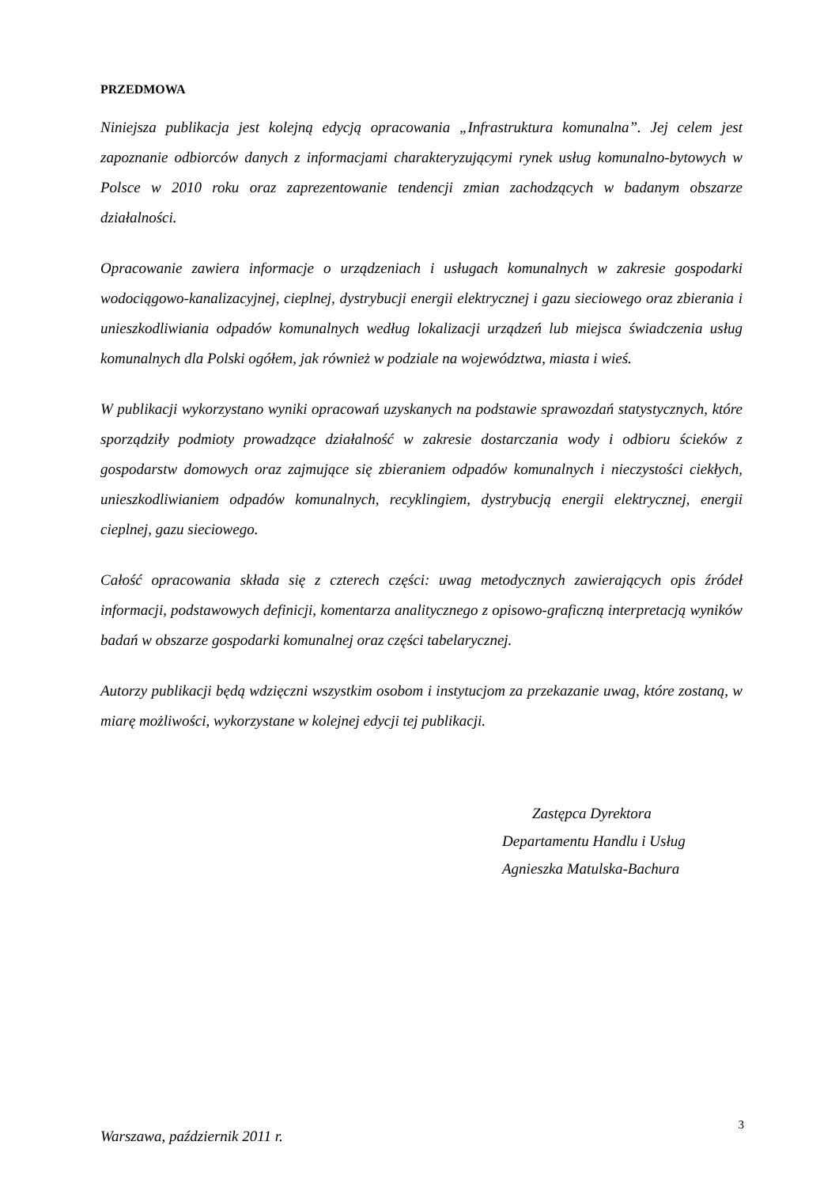PRZEDMOWA
Niniejsza publikacja jest kolejną edycją opracowania „Infrastruktura komunalna”. Jej celem jest zapoznanie odbiorców danych z informacjami charakteryzującymi rynek usług komunalno-bytowych w Polsce w 2010 roku oraz zaprezentowanie tendencji zmian zachodzących w badanym obszarze działalności.
Opracowanie zawiera informacje o urządzeniach i usługach komunalnych w zakresie gospodarki wodociągowo-kanalizacyjnej, cieplnej, dystrybucji energii elektrycznej i gazu sieciowego oraz zbierania i unieszkodliwiania odpadów komunalnych według lokalizacji urządzeń lub miejsca świadczenia usług komunalnych dla Polski ogółem, jak również w podziale na województwa, miasta i wieś.
W publikacji wykorzystano wyniki opracowań uzyskanych na podstawie sprawozdań statystycznych, które sporządziły podmioty prowadzące działalność w zakresie dostarczania wody i odbioru ścieków z gospodarstw domowych oraz zajmujące się zbieraniem odpadów komunalnych i nieczystości ciekłych, unieszkodliwianiem odpadów komunalnych, recyklingiem, dystrybucją energii elektrycznej, energii cieplnej, gazu sieciowego.
Całość opracowania składa się z czterech części: uwag metodycznych zawierających opis źródeł informacji, podstawowych definicji, komentarza analitycznego z opisowo-graficzną interpretacją wyników badań w obszarze gospodarki komunalnej oraz części tabelarycznej.
Autorzy publikacji będą wdzięczni wszystkim osobom i instytucjom za przekazanie uwag, które zostaną, w miarę możliwości, wykorzystane w kolejnej edycji tej publikacji.
Zastępca Dyrektora
Departamentu Handlu i Usług
Agnieszka Matulska-Bachura
Warszawa, październik 2011 r.
3